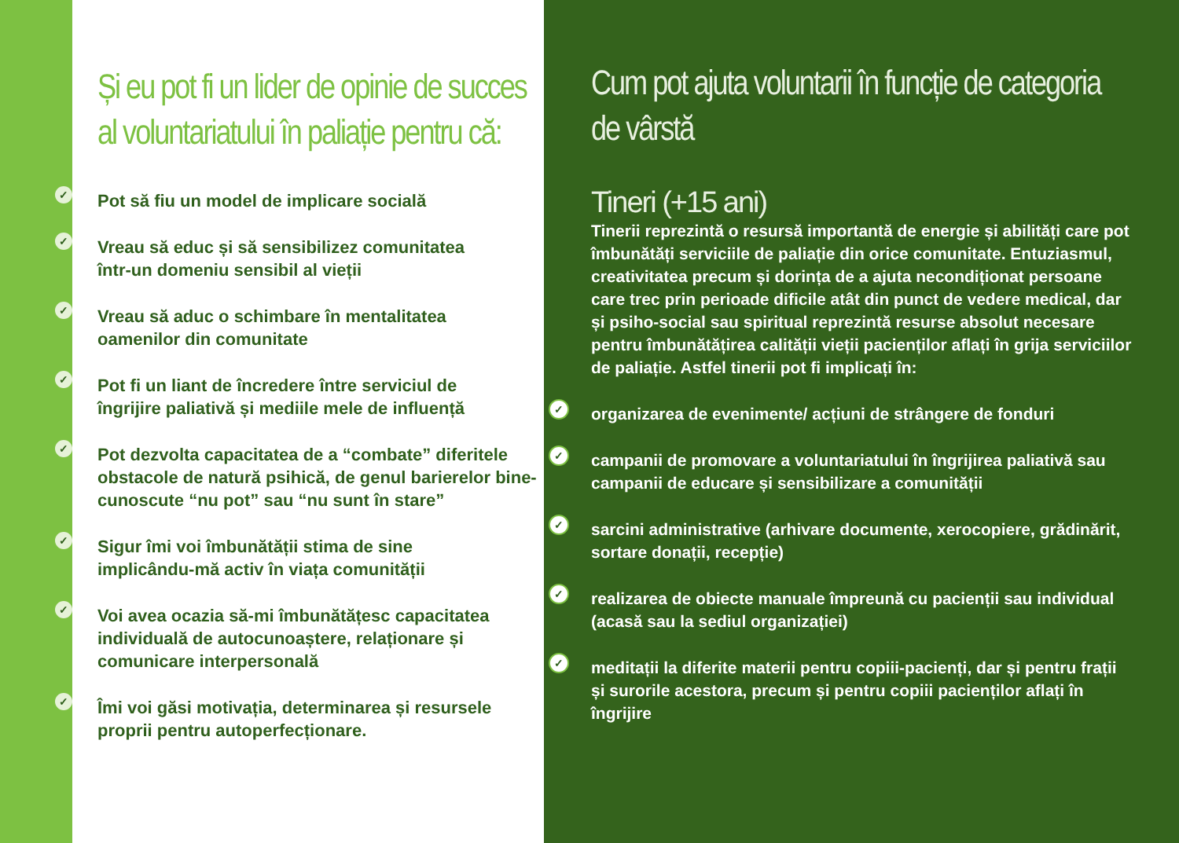Și eu pot fi un lider de opinie de succes al voluntariatului în paliație pentru că:
✓ Pot să fiu un model de implicare socială
✓ Vreau să educ și să sensibilizez comunitatea
într-un domeniu sensibil al vieții
✓ Vreau să aduc o schimbare în mentalitatea
oamenilor din comunitate
✓ Pot fi un liant de încredere între serviciul de
îngrijire paliativă și mediile mele de influență
✓ Pot dezvolta capacitatea de a “combate” diferitele obstacole de natură psihică, de genul barierelor bine-cunoscute “nu pot” sau “nu sunt în stare”
✓ Sigur îmi voi îmbunătății stima de sine
implicându-mă activ în viața comunității
✓ Voi avea ocazia să-mi îmbunătățesc capacitatea individuală de autocunoaștere, relaționare și comunicare interpersonală
✓ Îmi voi găsi motivația, determinarea și resursele proprii pentru autoperfecționare.
Cum pot ajuta voluntarii în funcție de categoria de vârstă
Tineri (+15 ani)
Tinerii reprezintă o resursă importantă de energie și abilități care pot îmbunătăți serviciile de paliație din orice comunitate. Entuziasmul, creativitatea precum și dorința de a ajuta necondiționat persoane care trec prin perioade dificile atât din punct de vedere medical, dar și psiho-social sau spiritual reprezintă resurse absolut necesare pentru îmbunătățirea calității vieții pacienților aflați în grija serviciilor de paliație. Astfel tinerii pot fi implicați în:
✓ organizarea de evenimente/ acțiuni de strângere de fonduri
✓ campanii de promovare a voluntariatului în îngrijirea paliativă sau campanii de educare și sensibilizare a comunității
✓ sarcini administrative (arhivare documente, xerocopiere, grădinărit, sortare donații, recepție)
✓ realizarea de obiecte manuale împreună cu pacienții sau individual (acasă sau la sediul organizației)
✓ meditații la diferite materii pentru copiii-pacienți, dar și pentru frații și surorile acestora, precum și pentru copiii pacienților aflați în îngrijire